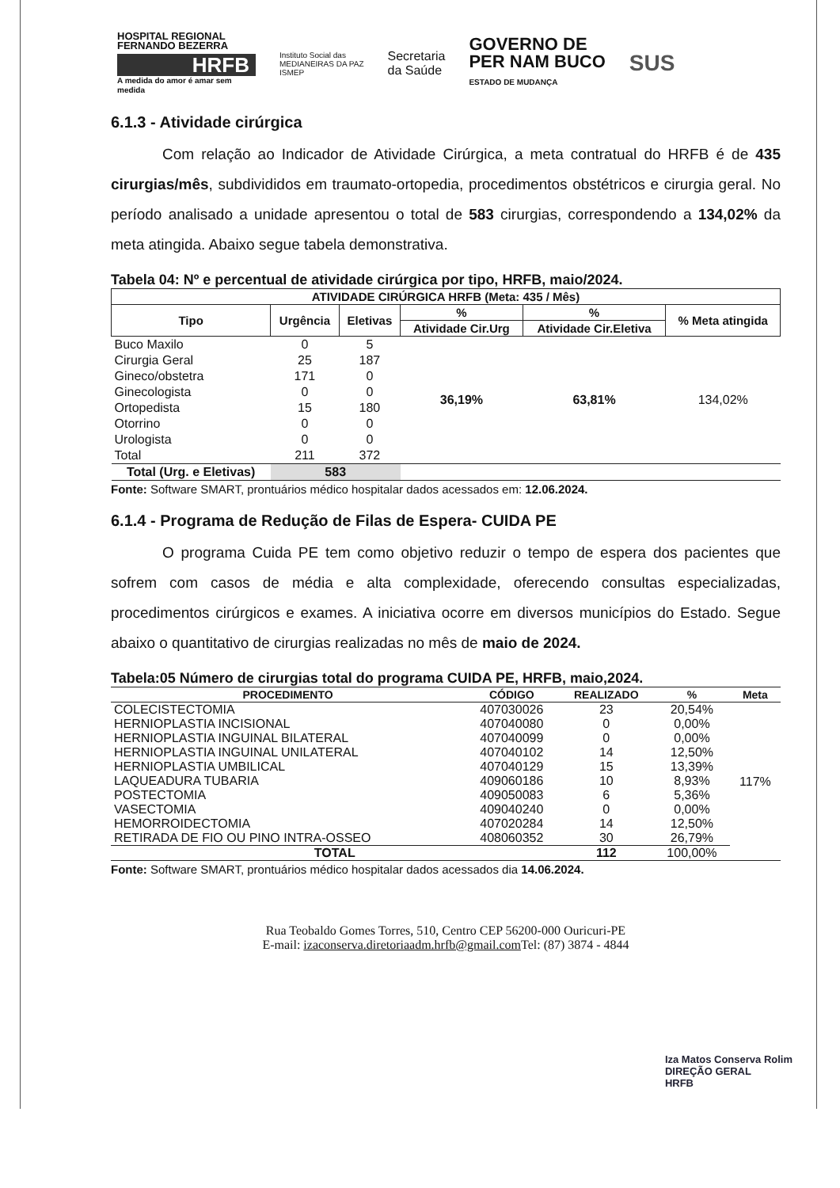HOSPITAL REGIONAL FERNANDO BEZERRA
HRFB
A medida do amor é amar sem medida
Instituto Social das
MEDIANEIRAS DA PAZ
ISMEP
Secretaria
da Saúde
GOVERNO DE
PER NAM BUCO
ESTADO DE MUDANÇA
SUS
6.1.3 - Atividade cirúrgica
Com relação ao Indicador de Atividade Cirúrgica, a meta contratual do HRFB é de 435 cirurgias/mês, subdivididos em traumato-ortopedia, procedimentos obstétricos e cirurgia geral. No período analisado a unidade apresentou o total de 583 cirurgias, correspondendo a 134,02% da meta atingida. Abaixo segue tabela demonstrativa.
Tabela 04: Nº e percentual de atividade cirúrgica por tipo, HRFB, maio/2024.
| ATIVIDADE CIRÚRGICA HRFB (Meta: 435 / Mês) | | | | | |
| --- | --- | --- | --- | --- | --- |
| Tipo | Urgência | Eletivas | % | % | % Meta atingida |
| | | | Atividade Cir.Urg | Atividade Cir.Eletiva | |
| Buco Maxilo | 0 | 5 | 36,19% | 63,81% | 134,02% |
| Cirurgia Geral | 25 | 187 | | | |
| Gineco/obstetra | 171 | 0 | | | |
| Ginecologista | 0 | 0 | | | |
| Ortopedista | 15 | 180 | | | |
| Otorrino | 0 | 0 | | | |
| Urologista | 0 | 0 | | | |
| Total | 211 | 372 | | | |
| Total (Urg. e Eletivas) | 583 | | | | |
Fonte: Software SMART, prontuários médico hospitalar dados acessados em: 12.06.2024.
6.1.4 - Programa de Redução de Filas de Espera- CUIDA PE
O programa Cuida PE tem como objetivo reduzir o tempo de espera dos pacientes que sofrem com casos de média e alta complexidade, oferecendo consultas especializadas, procedimentos cirúrgicos e exames. A iniciativa ocorre em diversos municípios do Estado. Segue abaixo o quantitativo de cirurgias realizadas no mês de maio de 2024.
Tabela:05 Número de cirurgias total do programa CUIDA PE, HRFB, maio,2024.
| PROCEDIMENTO | CÓDIGO | REALIZADO | % | Meta |
| --- | --- | --- | --- | --- |
| COLECISTECTOMIA | 407030026 | 23 | 20,54% | 117% |
| HERNIOPLASTIA INCISIONAL | 407040080 | 0 | 0,00% | |
| HERNIOPLASTIA INGUINAL BILATERAL | 407040099 | 0 | 0,00% | |
| HERNIOPLASTIA INGUINAL UNILATERAL | 407040102 | 14 | 12,50% | |
| HERNIOPLASTIA UMBILICAL | 407040129 | 15 | 13,39% | |
| LAQUEADURA TUBARIA | 409060186 | 10 | 8,93% | |
| POSTECTOMIA | 409050083 | 6 | 5,36% | |
| VASECTOMIA | 409040240 | 0 | 0,00% | |
| HEMORROIDECTOMIA | 407020284 | 14 | 12,50% | |
| RETIRADA DE FIO OU PINO INTRA-OSSEO | 408060352 | 30 | 26,79% | |
| TOTAL | | 112 | 100,00% | |
Fonte: Software SMART, prontuários médico hospitalar dados acessados dia 14.06.2024.
Rua Teobaldo Gomes Torres, 510, Centro CEP 56200-000 Ouricuri-PE
E-mail: izaconserva.diretoriaadm.hrfb@gmail.com Tel: (87) 3874 - 4844
Iza Matos Conserva Rolim
DIREÇÃO GERAL
HRFB